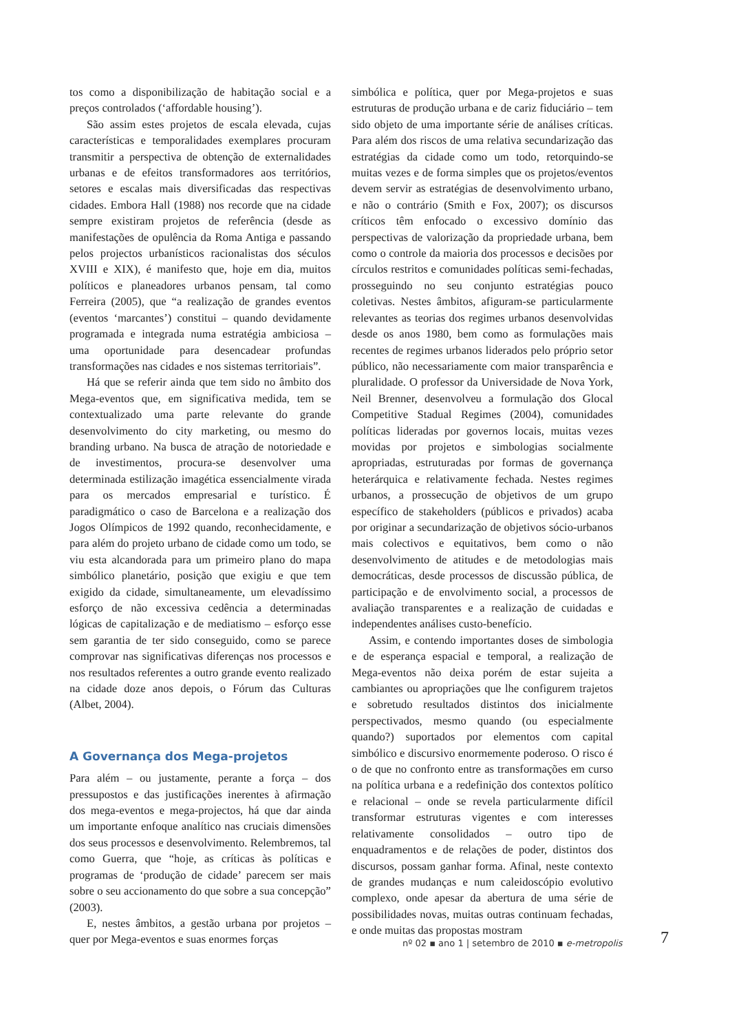tos como a disponibilização de habitação social e a preços controlados (‘affordable housing’).
São assim estes projetos de escala elevada, cujas características e temporalidades exemplares procuram transmitir a perspectiva de obtenção de externalidades urbanas e de efeitos transformadores aos territórios, setores e escalas mais diversificadas das respectivas cidades. Embora Hall (1988) nos recorde que na cidade sempre existiram projetos de referência (desde as manifestações de opulência da Roma Antiga e passando pelos projectos urbanísticos racionalistas dos séculos XVIII e XIX), é manifesto que, hoje em dia, muitos políticos e planeadores urbanos pensam, tal como Ferreira (2005), que “a realização de grandes eventos (eventos ‘marcantes’) constitui – quando devidamente programada e integrada numa estratégia ambiciosa – uma oportunidade para desencadear profundas transformações nas cidades e nos sistemas territoriais”.
Há que se referir ainda que tem sido no âmbito dos Mega-eventos que, em significativa medida, tem se contextualizado uma parte relevante do grande desenvolvimento do city marketing, ou mesmo do branding urbano. Na busca de atração de notoriedade e de investimentos, procura-se desenvolver uma determinada estilização imagética essencialmente virada para os mercados empresarial e turístico. É paradigmático o caso de Barcelona e a realização dos Jogos Olímpicos de 1992 quando, reconhecidamente, e para além do projeto urbano de cidade como um todo, se viu esta alcandorada para um primeiro plano do mapa simbólico planetário, posição que exigiu e que tem exigido da cidade, simultaneamente, um elevadíssimo esforço de não excessiva cedência a determinadas lógicas de capitalização e de mediatismo – esforço esse sem garantia de ter sido conseguido, como se parece comprovar nas significativas diferenças nos processos e nos resultados referentes a outro grande evento realizado na cidade doze anos depois, o Fórum das Culturas (Albet, 2004).
A Governança dos Mega-projetos
Para além – ou justamente, perante a força – dos pressupostos e das justificações inerentes à afirmação dos mega-eventos e mega-projectos, há que dar ainda um importante enfoque analítico nas cruciais dimensões dos seus processos e desenvolvimento. Relembremos, tal como Guerra, que “hoje, as críticas às políticas e programas de ‘produção de cidade’ parecem ser mais sobre o seu accionamento do que sobre a sua concepção” (2003).
E, nestes âmbitos, a gestão urbana por projetos – quer por Mega-eventos e suas enormes forças
simbólica e política, quer por Mega-projetos e suas estruturas de produção urbana e de cariz fiduciário – tem sido objeto de uma importante série de análises críticas. Para além dos riscos de uma relativa secundarização das estratégias da cidade como um todo, retorquindo-se muitas vezes e de forma simples que os projetos/eventos devem servir as estratégias de desenvolvimento urbano, e não o contrário (Smith e Fox, 2007); os discursos críticos têm enfocado o excessivo domínio das perspectivas de valorização da propriedade urbana, bem como o controle da maioria dos processos e decisões por círculos restritos e comunidades políticas semi-fechadas, prosseguindo no seu conjunto estratégias pouco coletivas. Nestes âmbitos, afiguram-se particularmente relevantes as teorias dos regimes urbanos desenvolvidas desde os anos 1980, bem como as formulações mais recentes de regimes urbanos liderados pelo próprio setor público, não necessariamente com maior transparência e pluralidade. O professor da Universidade de Nova York, Neil Brenner, desenvolveu a formulação dos Glocal Competitive Stadual Regimes (2004), comunidades políticas lideradas por governos locais, muitas vezes movidas por projetos e simbologias socialmente apropriadas, estruturadas por formas de governança heterárquica e relativamente fechada. Nestes regimes urbanos, a prossecução de objetivos de um grupo específico de stakeholders (públicos e privados) acaba por originar a secundarização de objetivos sócio-urbanos mais colectivos e equitativos, bem como o não desenvolvimento de atitudes e de metodologias mais democráticas, desde processos de discussão pública, de participação e de envolvimento social, a processos de avaliação transparentes e a realização de cuidadas e independentes análises custo-benefício.
Assim, e contendo importantes doses de simbologia e de esperança espacial e temporal, a realização de Mega-eventos não deixa porém de estar sujeita a cambiantes ou apropriações que lhe configurem trajetos e sobretudo resultados distintos dos inicialmente perspectivados, mesmo quando (ou especialmente quando?) suportados por elementos com capital simbólico e discursivo enormemente poderoso. O risco é o de que no confronto entre as transformações em curso na política urbana e a redefinição dos contextos político e relacional – onde se revela particularmente difícil transformar estruturas vigentes e com interesses relativamente consolidados – outro tipo de enquadramentos e de relações de poder, distintos dos discursos, possam ganhar forma. Afinal, neste contexto de grandes mudanças e num caleidoscópio evolutivo complexo, onde apesar da abertura de uma série de possibilidades novas, muitas outras continuam fechadas, e onde muitas das propostas mostram
nº 02 ▪ ano 1 | setembro de 2010 ▪ e-metropolis
7